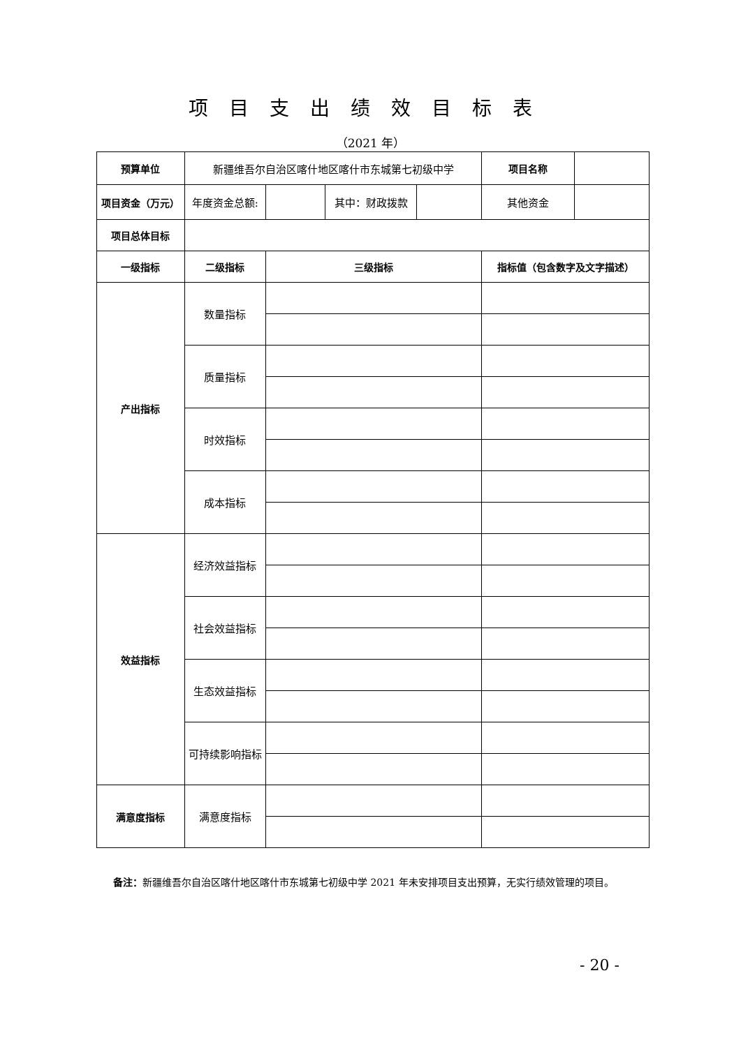项目支出绩效目标表
（2021 年）
| 预算单位 | 新疆维吾尔自治区喀什地区喀什市东城第七初级中学 | | | | 项目名称 | |
| 项目资金（万元） | 年度资金总额: | | 其中：财政拨款 | | 其他资金 | |
| 项目总体目标 | | | | | | |
| 一级指标 | 二级指标 | 三级指标 | | | 指标值（包含数字及文字描述） | |
| 产出指标 | 数量指标 | | | | | |
| | 质量指标 | | | | | |
| | 时效指标 | | | | | |
| | 成本指标 | | | | | |
| 效益指标 | 经济效益指标 | | | | | |
| | 社会效益指标 | | | | | |
| | 生态效益指标 | | | | | |
| | 可持续影响指标 | | | | | |
| 满意度指标 | 满意度指标 | | | | | |
备注：新疆维吾尔自治区喀什地区喀什市东城第七初级中学 2021 年未安排项目支出预算，无实行绩效管理的项目。
- 20 -